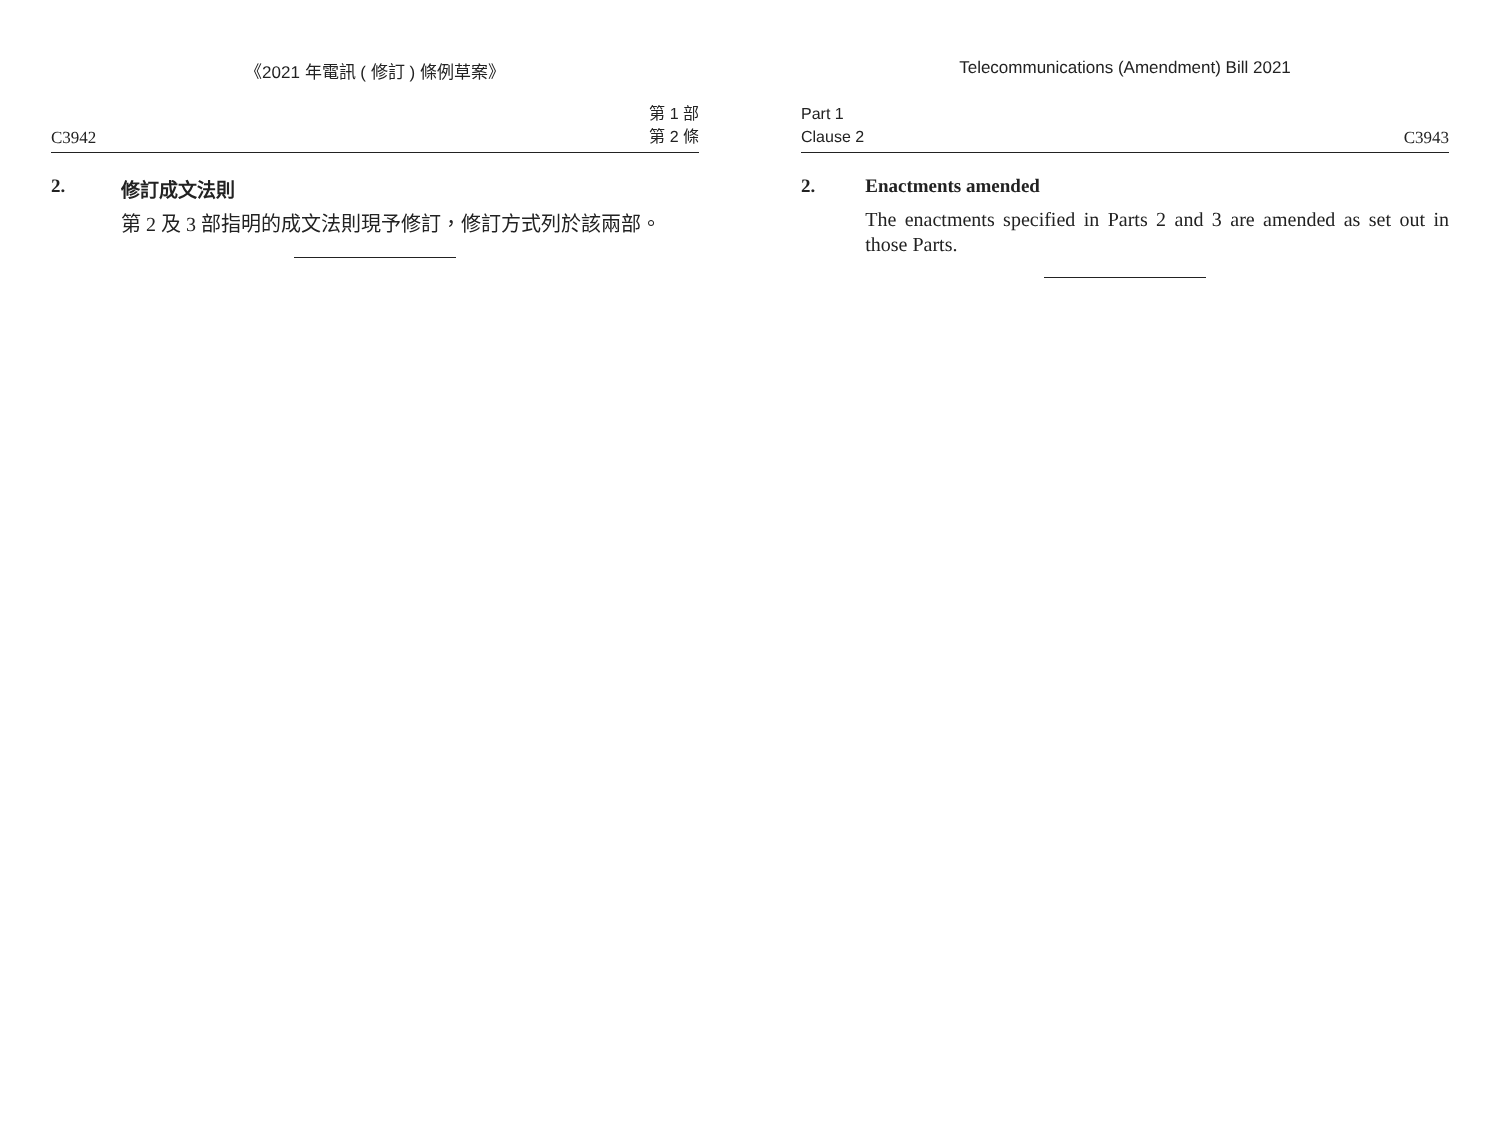《2021 年電訊 ( 修訂 ) 條例草案》
C3942 第 1 部
第 2 條
2. 修訂成文法則
第 2 及 3 部指明的成文法則現予修訂，修訂方式列於該兩部。
Telecommunications (Amendment) Bill 2021
Part 1
Clause 2 C3943
2. Enactments amended
The enactments specified in Parts 2 and 3 are amended as set out in those Parts.